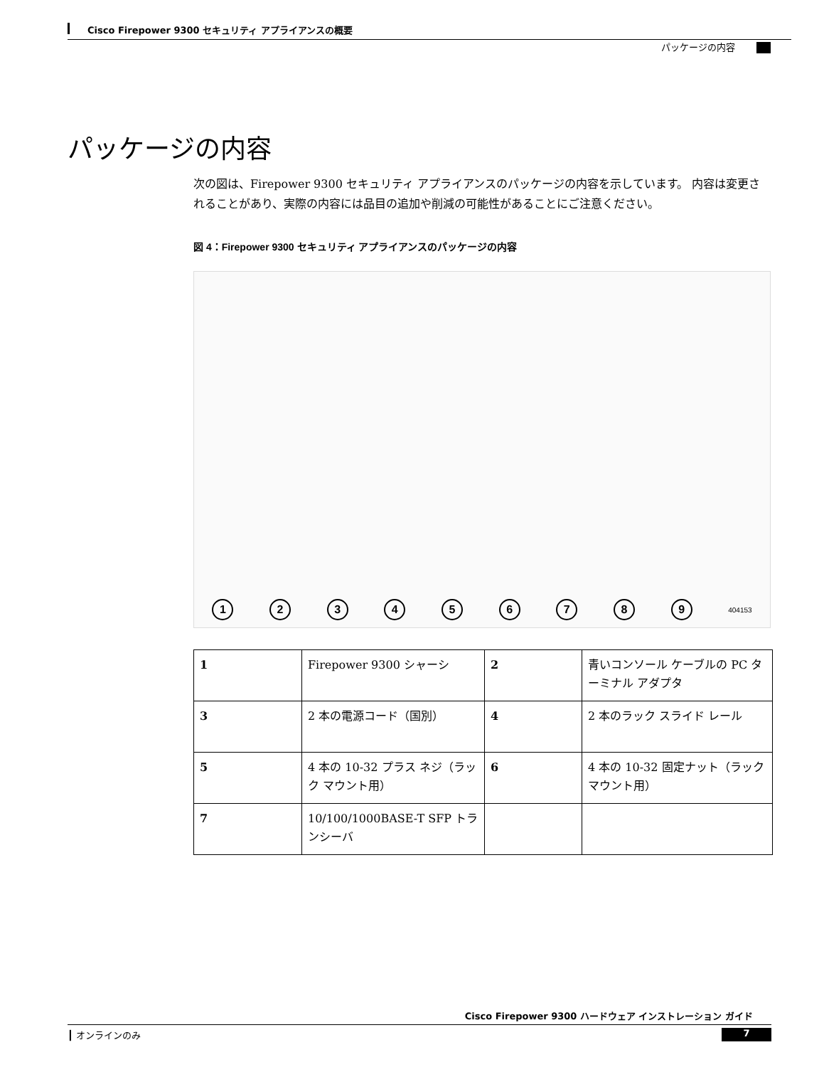Cisco Firepower 9300 セキュリティ アプライアンスの概要
パッケージの内容
パッケージの内容
次の図は、Firepower 9300 セキュリティ アプライアンスのパッケージの内容を示しています。 内容は変更されることがあり、実際の内容には品目の追加や削減の可能性があることにご注意ください。
図 4：Firepower 9300 セキュリティ アプライアンスのパッケージの内容
1 2 3 4 5 6 7 8 9 404153
| 1 | Firepower 9300 シャーシ | 2 | 青いコンソール ケーブルの PC ターミナル アダプタ |
| 3 | 2 本の電源コード（国別） | 4 | 2 本のラック スライド レール |
| 5 | 4 本の 10-32 プラス ネジ（ラック マウント用） | 6 | 4 本の 10-32 固定ナット（ラック マウント用） |
| 7 | 10/100/1000BASE-T SFP トランシーバ | | |
Cisco Firepower 9300 ハードウェア インストレーション ガイド
┃ オンラインのみ 7